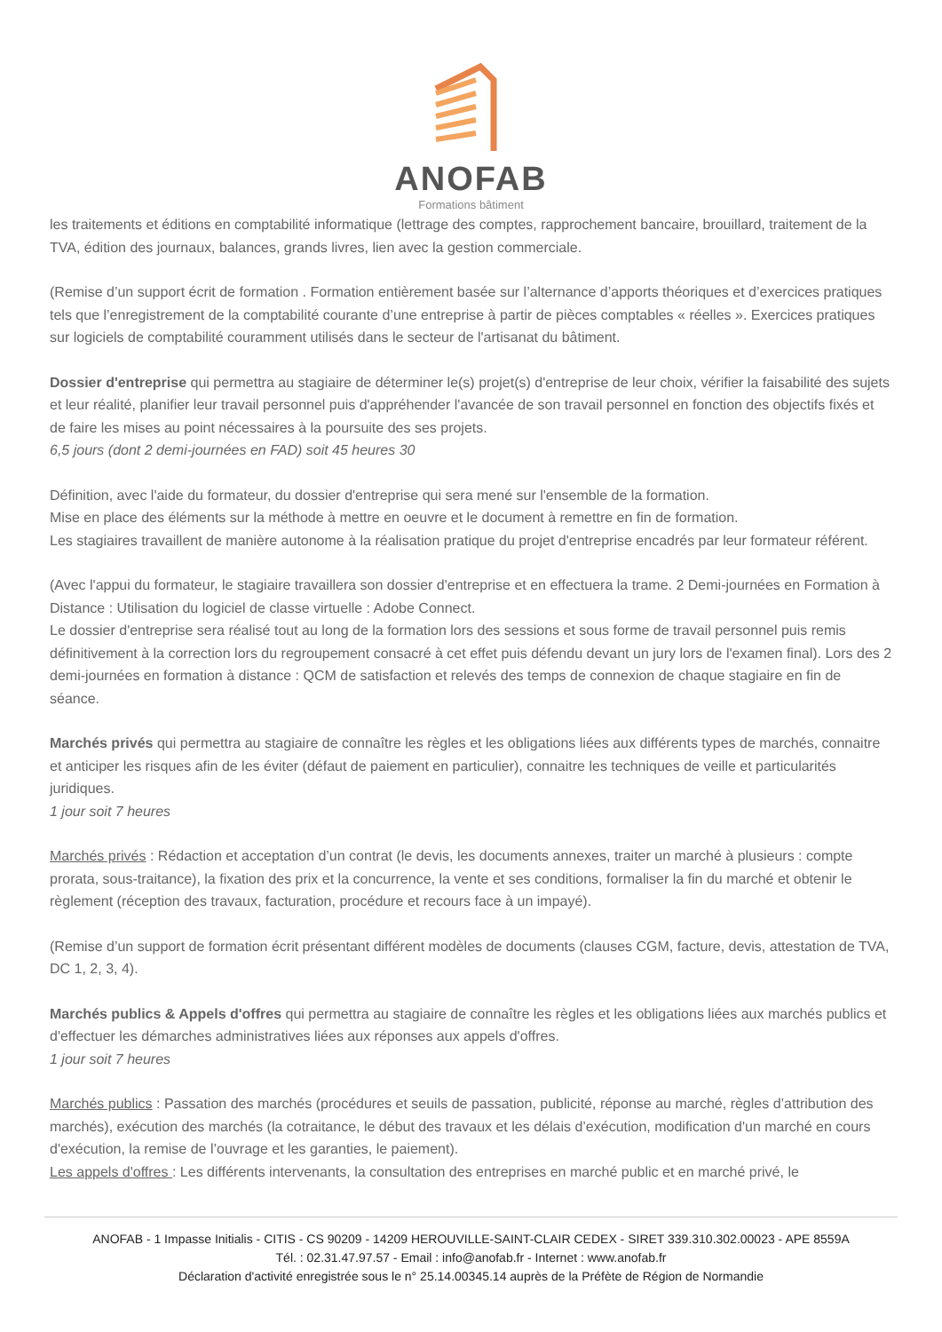ANOFAB
Formations bâtiment
les traitements et éditions en comptabilité informatique (lettrage des comptes, rapprochement bancaire, brouillard, traitement de la TVA, édition des journaux, balances, grands livres, lien avec la gestion commerciale.
(Remise d’un support écrit de formation . Formation entièrement basée sur l’alternance d’apports théoriques et d’exercices pratiques tels que l’enregistrement de la comptabilité courante d’une entreprise à partir de pièces comptables « réelles ». Exercices pratiques sur logiciels de comptabilité couramment utilisés dans le secteur de l'artisanat du bâtiment.
Dossier d'entreprise qui permettra au stagiaire de déterminer le(s) projet(s) d'entreprise de leur choix, vérifier la faisabilité des sujets et leur réalité, planifier leur travail personnel puis d'appréhender l'avancée de son travail personnel en fonction des objectifs fixés et de faire les mises au point nécessaires à la poursuite des ses projets.
6,5 jours (dont 2 demi-journées en FAD) soit 45 heures 30
Définition, avec l'aide du formateur, du dossier d'entreprise qui sera mené sur l'ensemble de la formation.
Mise en place des éléments sur la méthode à mettre en oeuvre et le document à remettre en fin de formation.
Les stagiaires travaillent de manière autonome à la réalisation pratique du projet d'entreprise encadrés par leur formateur référent.
(Avec l'appui du formateur, le stagiaire travaillera son dossier d'entreprise et en effectuera la trame. 2 Demi-journées en Formation à Distance : Utilisation du logiciel de classe virtuelle : Adobe Connect.
Le dossier d'entreprise sera réalisé tout au long de la formation lors des sessions et sous forme de travail personnel puis remis définitivement à la correction lors du regroupement consacré à cet effet puis défendu devant un jury lors de l'examen final). Lors des 2 demi-journées en formation à distance : QCM de satisfaction et relevés des temps de connexion de chaque stagiaire en fin de séance.
Marchés privés qui permettra au stagiaire de connaître les règles et les obligations liées aux différents types de marchés, connaitre et anticiper les risques afin de les éviter (défaut de paiement en particulier), connaitre les techniques de veille et particularités juridiques.
1 jour soit 7 heures
Marchés privés : Rédaction et acceptation d’un contrat (le devis, les documents annexes, traiter un marché à plusieurs : compte prorata, sous-traitance), la fixation des prix et la concurrence, la vente et ses conditions, formaliser la fin du marché et obtenir le règlement (réception des travaux, facturation, procédure et recours face à un impayé).
(Remise d’un support de formation écrit présentant différent modèles de documents (clauses CGM, facture, devis, attestation de TVA, DC 1, 2, 3, 4).
Marchés publics & Appels d'offres qui permettra au stagiaire de connaître les règles et les obligations liées aux marchés publics et d'effectuer les démarches administratives liées aux réponses aux appels d'offres.
1 jour soit 7 heures
Marchés publics : Passation des marchés (procédures et seuils de passation, publicité, réponse au marché, règles d’attribution des marchés), exécution des marchés (la cotraitance, le début des travaux et les délais d’exécution, modification d'un marché en cours d'exécution, la remise de l’ouvrage et les garanties, le paiement).
Les appels d'offres : Les différents intervenants, la consultation des entreprises en marché public et en marché privé, le
ANOFAB - 1 Impasse Initialis - CITIS - CS 90209 - 14209 HEROUVILLE-SAINT-CLAIR CEDEX - SIRET 339.310.302.00023 - APE 8559A
Tél. : 02.31.47.97.57 - Email : info@anofab.fr - Internet : www.anofab.fr
Déclaration d'activité enregistrée sous le n° 25.14.00345.14 auprès de la Préfète de Région de Normandie